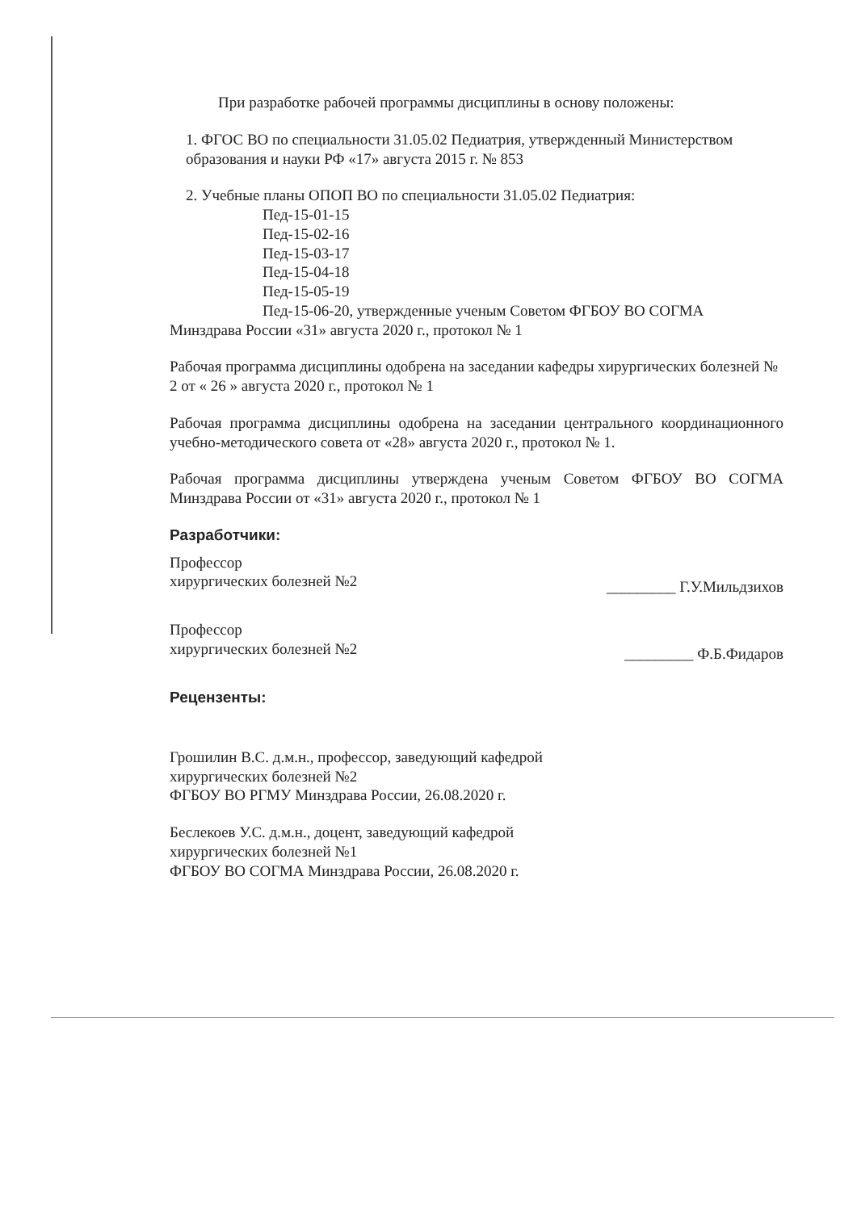При разработке рабочей программы дисциплины в основу положены:
1. ФГОС ВО по специальности 31.05.02 Педиатрия, утвержденный Министерством образования и науки РФ «17» августа 2015 г. № 853
2. Учебные планы ОПОП ВО по специальности 31.05.02 Педиатрия:
Пед-15-01-15
Пед-15-02-16
Пед-15-03-17
Пед-15-04-18
Пед-15-05-19
Пед-15-06-20, утвержденные ученым Советом ФГБОУ ВО СОГМА
Минздрава России «31» августа 2020 г., протокол № 1
Рабочая программа дисциплины одобрена на заседании кафедры хирургических болезней № 2 от « 26 » августа 2020 г., протокол № 1
Рабочая программа дисциплины одобрена на заседании центрального координационного учебно-методического совета от «28» августа 2020 г., протокол № 1.
Рабочая программа дисциплины утверждена ученым Советом ФГБОУ ВО СОГМА Минздрава России от «31» августа 2020 г., протокол № 1
Разработчики:
Профессор
хирургических болезней №2
_________ Г.У.Мильдзихов
Профессор
хирургических болезней №2
_________ Ф.Б.Фидаров
Рецензенты:
Грошилин В.С. д.м.н., профессор, заведующий кафедрой
хирургических болезней №2
ФГБОУ ВО РГМУ Минздрава России, 26.08.2020 г.
Беслекоев У.С. д.м.н., доцент, заведующий кафедрой
хирургических болезней №1
ФГБОУ ВО СОГМА Минздрава России, 26.08.2020 г.